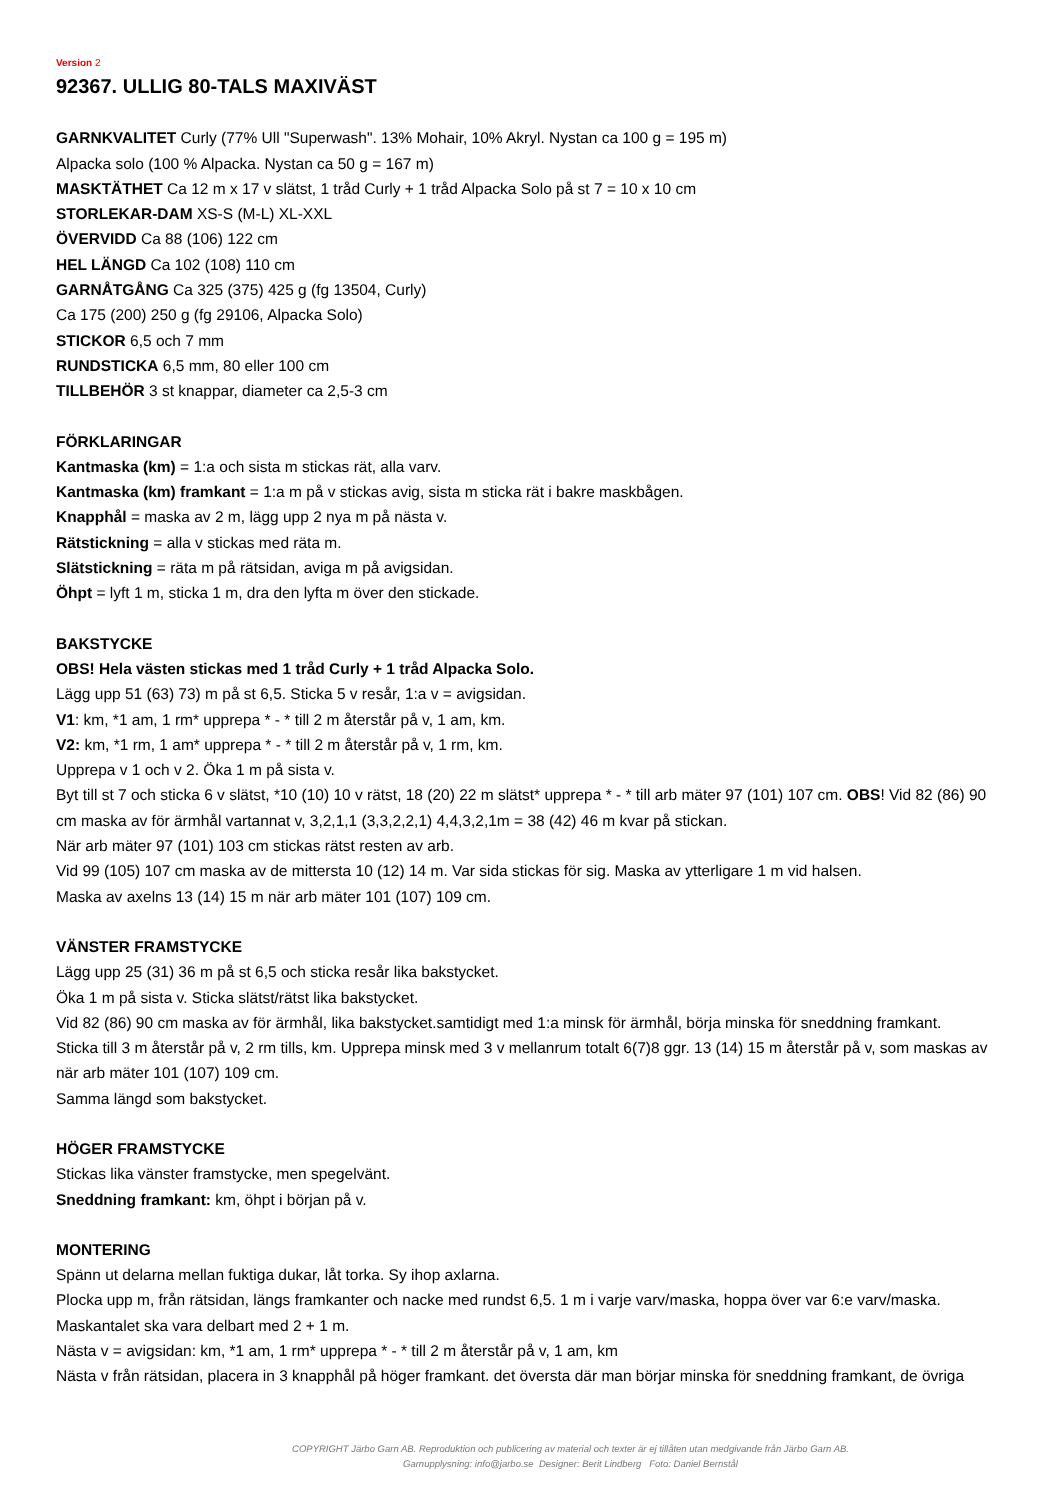Version 2
92367. ULLIG 80-TALS MAXIVÄST
GARNKVALITET Curly (77% Ull "Superwash". 13% Mohair, 10% Akryl. Nystan ca 100 g = 195 m)
Alpacka solo (100 % Alpacka. Nystan ca 50 g = 167 m)
MASKTÄTHET Ca 12 m x 17 v slätst, 1 tråd Curly + 1 tråd Alpacka Solo på st 7 = 10 x 10 cm
STORLEKAR-DAM XS-S (M-L) XL-XXL
ÖVERVIDD Ca 88 (106) 122 cm
HEL LÄNGD Ca 102 (108) 110 cm
GARNÅTGÅNG Ca 325 (375) 425 g (fg 13504, Curly)
Ca 175 (200) 250 g (fg 29106, Alpacka Solo)
STICKOR 6,5 och 7 mm
RUNDSTICKA 6,5 mm, 80 eller 100 cm
TILLBEHÖR 3 st knappar, diameter ca 2,5-3 cm
FÖRKLARINGAR
Kantmaska (km) = 1:a och sista m stickas rät, alla varv.
Kantmaska (km) framkant = 1:a m på v stickas avig, sista m sticka rät i bakre maskbågen.
Knapphål = maska av 2 m, lägg upp 2 nya m på nästa v.
Rätstickning = alla v stickas med räta m.
Slätstickning = räta m på rätsidan, aviga m på avigsidan.
Öhpt = lyft 1 m, sticka 1 m, dra den lyfta m över den stickade.
BAKSTYCKE
OBS! Hela västen stickas med 1 tråd Curly + 1 tråd Alpacka Solo.
Lägg upp 51 (63) 73) m på st 6,5. Sticka 5 v resår, 1:a v = avigsidan.
V1: km, *1 am, 1 rm* upprepa * - * till 2 m återstår på v, 1 am, km.
V2: km, *1 rm, 1 am* upprepa * - * till 2 m återstår på v, 1 rm, km.
Upprepa v 1 och v 2. Öka 1 m på sista v.
Byt till st 7 och sticka 6 v slätst, *10 (10) 10 v rätst, 18 (20) 22 m slätst* upprepa * - * till arb mäter 97 (101) 107 cm. OBS! Vid 82 (86) 90 cm maska av för ärmhål vartannat v, 3,2,1,1 (3,3,2,2,1) 4,4,3,2,1m = 38 (42) 46 m kvar på stickan.
När arb mäter 97 (101) 103 cm stickas rätst resten av arb.
Vid 99 (105) 107 cm maska av de mittersta 10 (12) 14 m. Var sida stickas för sig. Maska av ytterligare 1 m vid halsen.
Maska av axelns 13 (14) 15 m när arb mäter 101 (107) 109 cm.
VÄNSTER FRAMSTYCKE
Lägg upp 25 (31) 36 m på st 6,5 och sticka resår lika bakstycket.
Öka 1 m på sista v. Sticka slätst/rätst lika bakstycket.
Vid 82 (86) 90 cm maska av för ärmhål, lika bakstycket.samtidigt med 1:a minsk för ärmhål, börja minska för sneddning framkant.
Sticka till 3 m återstår på v, 2 rm tills, km. Upprepa minsk med 3 v mellanrum totalt 6(7)8 ggr. 13 (14) 15 m återstår på v, som maskas av när arb mäter 101 (107) 109 cm.
Samma längd som bakstycket.
HÖGER FRAMSTYCKE
Stickas lika vänster framstycke, men spegelvänt.
Sneddning framkant: km, öhpt i början på v.
MONTERING
Spänn ut delarna mellan fuktiga dukar, låt torka. Sy ihop axlarna.
Plocka upp m, från rätsidan, längs framkanter och nacke med rundst 6,5. 1 m i varje varv/maska, hoppa över var 6:e varv/maska.
Maskantalet ska vara delbart med 2 + 1 m.
Nästa v = avigsidan: km, *1 am, 1 rm* upprepa * - * till 2 m återstår på v, 1 am, km
Nästa v från rätsidan, placera in 3 knapphål på höger framkant. det översta där man börjar minska för sneddning framkant, de övriga
COPYRIGHT Järbo Garn AB. Reproduktion och publicering av material och texter är ej tillåten utan medgivande från Järbo Garn AB.
Garnupplysning: info@jarbo.se Designer: Berit Lindberg Foto: Daniel Bernstål